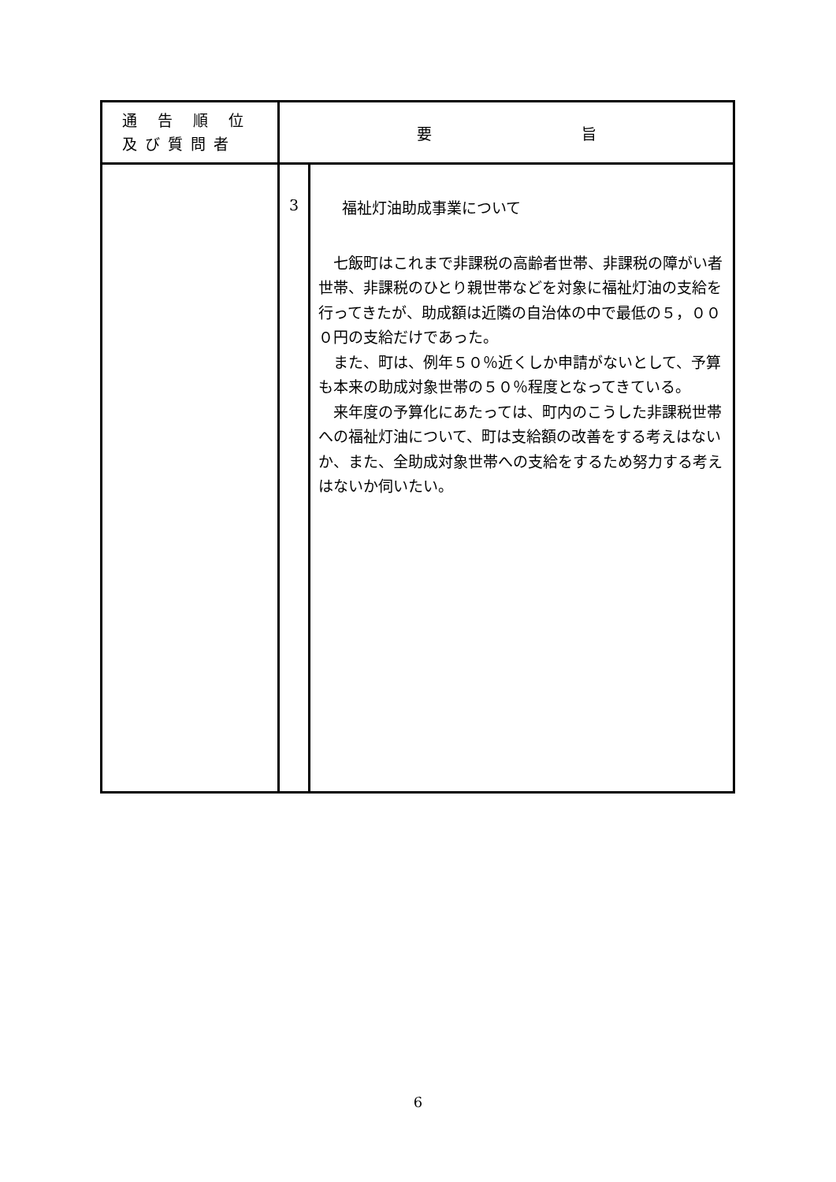| 通 告 順 位 及び質問者 | 要 旨 | |
| --- | --- | --- |
| | 3 | 福祉灯油助成事業について 七飯町はこれまで非課税の高齢者世帯、非課税の障がい者世帯、非課税のひとり親世帯などを対象に福祉灯油の支給を行ってきたが、助成額は近隣の自治体の中で最低の５，０００円の支給だけであった。 また、町は、例年５０％近くしか申請がないとして、予算も本来の助成対象世帯の５０％程度となってきている。 来年度の予算化にあたっては、町内のこうした非課税世帯への福祉灯油について、町は支給額の改善をする考えはないか、また、全助成対象世帯への支給をするため努力する考えはないか伺いたい。 |
6